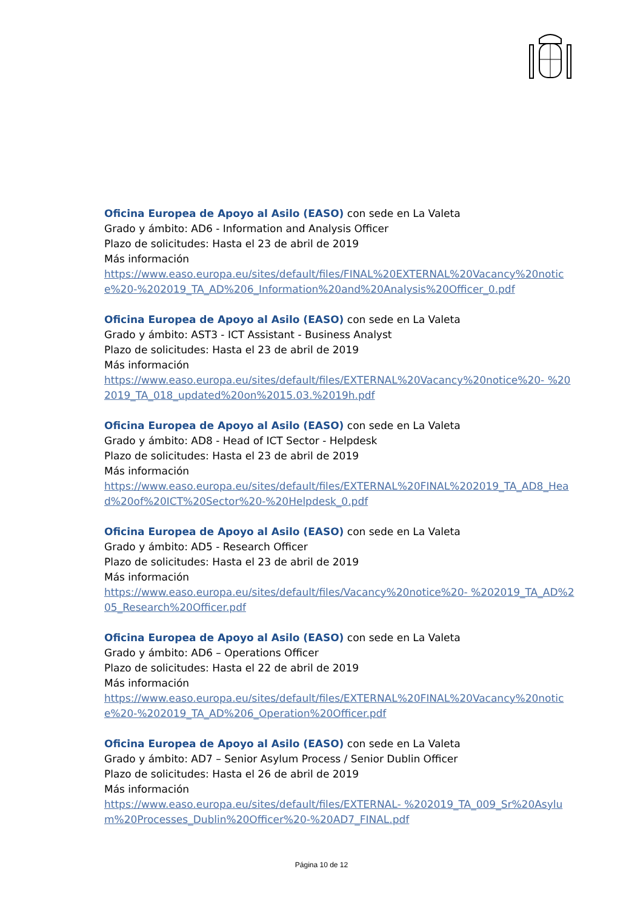Oficina Europea de Apoyo al Asilo (EASO) con sede en La Valeta
Grado y ámbito: AD6 - Information and Analysis Officer
Plazo de solicitudes: Hasta el 23 de abril de 2019
Más información
https://www.easo.europa.eu/sites/default/files/FINAL%20EXTERNAL%20Vacancy%20notice%20-%202019_TA_AD%206_Information%20and%20Analysis%20Officer_0.pdf
Oficina Europea de Apoyo al Asilo (EASO) con sede en La Valeta
Grado y ámbito: AST3 - ICT Assistant - Business Analyst
Plazo de solicitudes: Hasta el 23 de abril de 2019
Más información
https://www.easo.europa.eu/sites/default/files/EXTERNAL%20Vacancy%20notice%20- %202019_TA_018_updated%20on%2015.03.%2019h.pdf
Oficina Europea de Apoyo al Asilo (EASO) con sede en La Valeta
Grado y ámbito: AD8 - Head of ICT Sector - Helpdesk
Plazo de solicitudes: Hasta el 23 de abril de 2019
Más información
https://www.easo.europa.eu/sites/default/files/EXTERNAL%20FINAL%202019_TA_AD8_Head%20of%20ICT%20Sector%20-%20Helpdesk_0.pdf
Oficina Europea de Apoyo al Asilo (EASO) con sede en La Valeta
Grado y ámbito: AD5 - Research Officer
Plazo de solicitudes: Hasta el 23 de abril de 2019
Más información
https://www.easo.europa.eu/sites/default/files/Vacancy%20notice%20- %202019_TA_AD%205_Research%20Officer.pdf
Oficina Europea de Apoyo al Asilo (EASO) con sede en La Valeta
Grado y ámbito: AD6 – Operations Officer
Plazo de solicitudes: Hasta el 22 de abril de 2019
Más información
https://www.easo.europa.eu/sites/default/files/EXTERNAL%20FINAL%20Vacancy%20notice%20-%202019_TA_AD%206_Operation%20Officer.pdf
Oficina Europea de Apoyo al Asilo (EASO) con sede en La Valeta
Grado y ámbito: AD7 – Senior Asylum Process / Senior Dublin Officer
Plazo de solicitudes: Hasta el 26 de abril de 2019
Más información
https://www.easo.europa.eu/sites/default/files/EXTERNAL- %202019_TA_009_Sr%20Asylum%20Processes_Dublin%20Officer%20-%20AD7_FINAL.pdf
Página 10 de 12